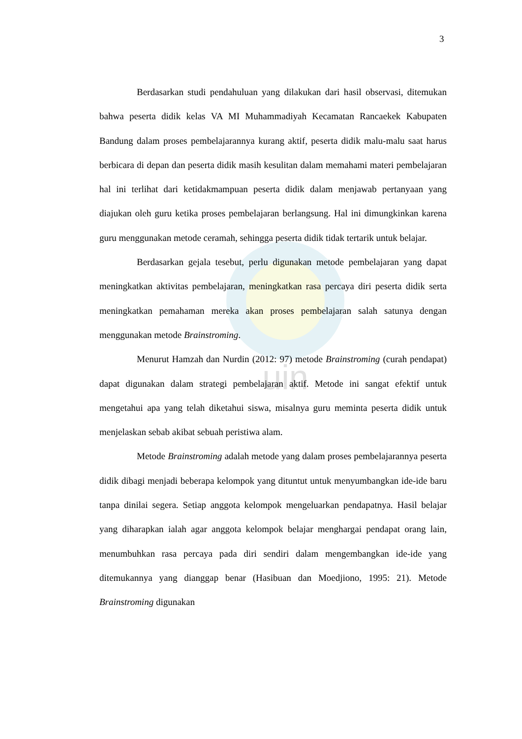uin
3
Berdasarkan studi pendahuluan yang dilakukan dari hasil observasi, ditemukan bahwa peserta didik kelas VA MI Muhammadiyah Kecamatan Rancaekek Kabupaten Bandung dalam proses pembelajarannya kurang aktif, peserta didik malu-malu saat harus berbicara di depan dan peserta didik masih kesulitan dalam memahami materi pembelajaran hal ini terlihat dari ketidakmampuan peserta didik dalam menjawab pertanyaan yang diajukan oleh guru ketika proses pembelajaran berlangsung. Hal ini dimungkinkan karena guru menggunakan metode ceramah, sehingga peserta didik tidak tertarik untuk belajar.
Berdasarkan gejala tesebut, perlu digunakan metode pembelajaran yang dapat meningkatkan aktivitas pembelajaran, meningkatkan rasa percaya diri peserta didik serta meningkatkan pemahaman mereka akan proses pembelajaran salah satunya dengan menggunakan metode Brainstroming.
Menurut Hamzah dan Nurdin (2012: 97) metode Brainstroming (curah pendapat) dapat digunakan dalam strategi pembelajaran aktif. Metode ini sangat efektif untuk mengetahui apa yang telah diketahui siswa, misalnya guru meminta peserta didik untuk menjelaskan sebab akibat sebuah peristiwa alam.
Metode Brainstroming adalah metode yang dalam proses pembelajarannya peserta didik dibagi menjadi beberapa kelompok yang dituntut untuk menyumbangkan ide-ide baru tanpa dinilai segera. Setiap anggota kelompok mengeluarkan pendapatnya. Hasil belajar yang diharapkan ialah agar anggota kelompok belajar menghargai pendapat orang lain, menumbuhkan rasa percaya pada diri sendiri dalam mengembangkan ide-ide yang ditemukannya yang dianggap benar (Hasibuan dan Moedjiono, 1995: 21). Metode Brainstroming digunakan